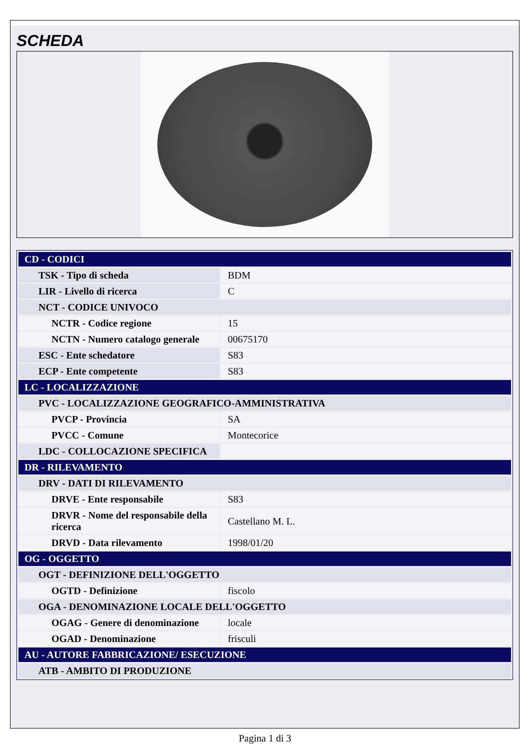SCHEDA
| CD - CODICI | |
| TSK - Tipo di scheda | BDM |
| LIR - Livello di ricerca | C |
| NCT - CODICE UNIVOCO | |
| NCTR - Codice regione | 15 |
| NCTN - Numero catalogo generale | 00675170 |
| ESC - Ente schedatore | S83 |
| ECP - Ente competente | S83 |
| LC - LOCALIZZAZIONE | |
| PVC - LOCALIZZAZIONE GEOGRAFICO-AMMINISTRATIVA | |
| PVCP - Provincia | SA |
| PVCC - Comune | Montecorice |
| LDC - COLLOCAZIONE SPECIFICA | |
| DR - RILEVAMENTO | |
| DRV - DATI DI RILEVAMENTO | |
| DRVE - Ente responsabile | S83 |
| DRVR - Nome del responsabile della ricerca | Castellano M. L. |
| DRVD - Data rilevamento | 1998/01/20 |
| OG - OGGETTO | |
| OGT - DEFINIZIONE DELL'OGGETTO | |
| OGTD - Definizione | fiscolo |
| OGA - DENOMINAZIONE LOCALE DELL'OGGETTO | |
| OGAG - Genere di denominazione | locale |
| OGAD - Denominazione | frisculi |
| AU - AUTORE FABBRICAZIONE/ ESECUZIONE | |
| ATB - AMBITO DI PRODUZIONE | |
Pagina 1 di 3